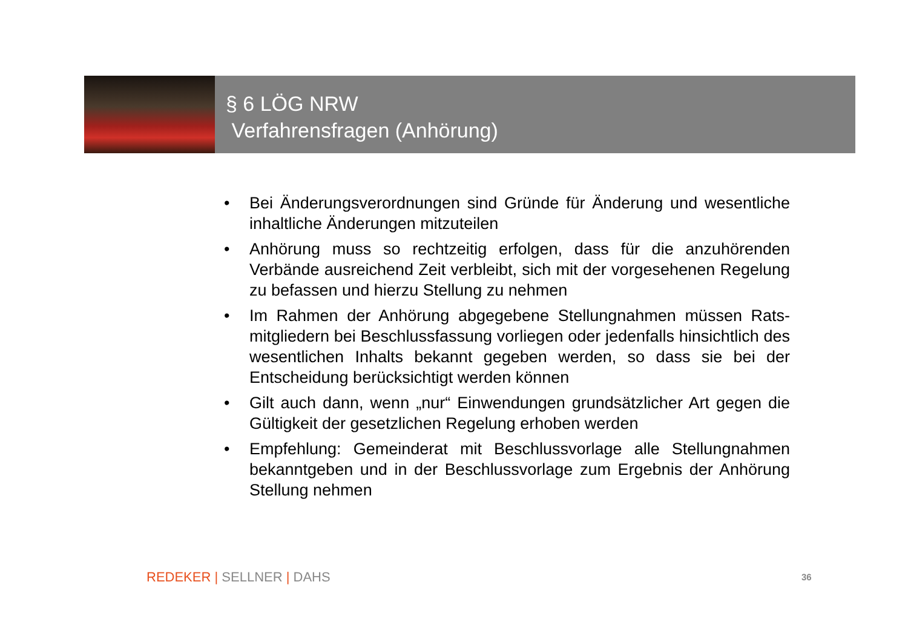§ 6 LÖG NRW
Verfahrensfragen (Anhörung)
• Bei Änderungsverordnungen sind Gründe für Änderung und wesentliche inhaltliche Änderungen mitzuteilen
• Anhörung muss so rechtzeitig erfolgen, dass für die anzuhörenden Verbände ausreichend Zeit verbleibt, sich mit der vorgesehenen Regelung zu befassen und hierzu Stellung zu nehmen
• Im Rahmen der Anhörung abgegebene Stellungnahmen müssen Rats-mitgliedern bei Beschlussfassung vorliegen oder jedenfalls hinsichtlich des wesentlichen Inhalts bekannt gegeben werden, so dass sie bei der Entscheidung berücksichtigt werden können
• Gilt auch dann, wenn „nur“ Einwendungen grundsätzlicher Art gegen die Gültigkeit der gesetzlichen Regelung erhoben werden
• Empfehlung: Gemeinderat mit Beschlussvorlage alle Stellungnahmen bekanntgeben und in der Beschlussvorlage zum Ergebnis der Anhörung Stellung nehmen
REDEKER | SELLNER | DAHS 36